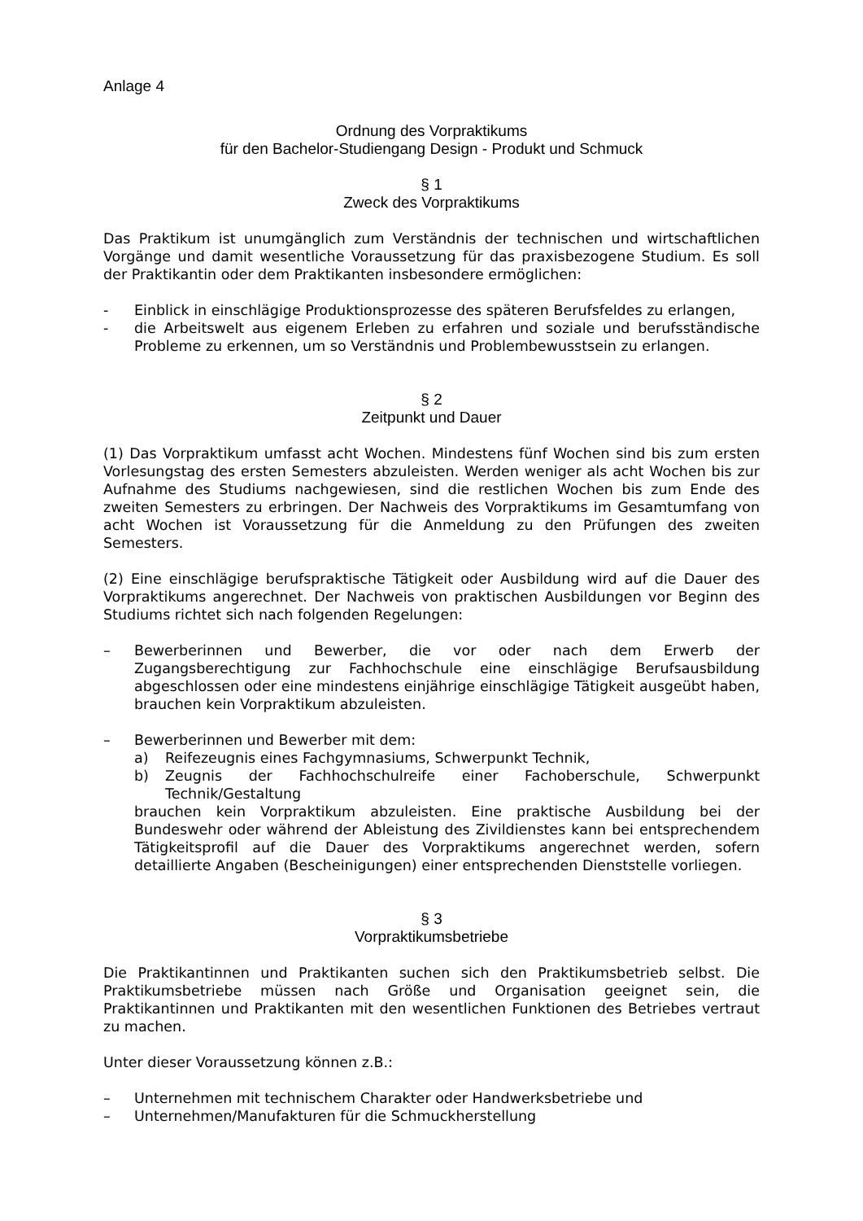Anlage 4
Ordnung des Vorpraktikums
für den Bachelor-Studiengang Design - Produkt und Schmuck
§ 1
Zweck des Vorpraktikums
Das Praktikum ist unumgänglich zum Verständnis der technischen und wirtschaftlichen Vorgänge und damit wesentliche Voraussetzung für das praxisbezogene Studium. Es soll der Praktikantin oder dem Praktikanten insbesondere ermöglichen:
- Einblick in einschlägige Produktionsprozesse des späteren Berufsfeldes zu erlangen,
- die Arbeitswelt aus eigenem Erleben zu erfahren und soziale und berufsständische Probleme zu erkennen, um so Verständnis und Problembewusstsein zu erlangen.
§ 2
Zeitpunkt und Dauer
(1) Das Vorpraktikum umfasst acht Wochen. Mindestens fünf Wochen sind bis zum ersten Vorlesungstag des ersten Semesters abzuleisten. Werden weniger als acht Wochen bis zur Aufnahme des Studiums nachgewiesen, sind die restlichen Wochen bis zum Ende des zweiten Semesters zu erbringen. Der Nachweis des Vorpraktikums im Gesamtumfang von acht Wochen ist Voraussetzung für die Anmeldung zu den Prüfungen des zweiten Semesters.
(2) Eine einschlägige berufspraktische Tätigkeit oder Ausbildung wird auf die Dauer des Vorpraktikums angerechnet. Der Nachweis von praktischen Ausbildungen vor Beginn des Studiums richtet sich nach folgenden Regelungen:
– Bewerberinnen und Bewerber, die vor oder nach dem Erwerb der Zugangsberechtigung zur Fachhochschule eine einschlägige Berufsausbildung abgeschlossen oder eine mindestens einjährige einschlägige Tätigkeit ausgeübt haben, brauchen kein Vorpraktikum abzuleisten.
– Bewerberinnen und Bewerber mit dem:
a) Reifezeugnis eines Fachgymnasiums, Schwerpunkt Technik,
b) Zeugnis der Fachhochschulreife einer Fachoberschule, Schwerpunkt Technik/Gestaltung
brauchen kein Vorpraktikum abzuleisten. Eine praktische Ausbildung bei der Bundeswehr oder während der Ableistung des Zivildienstes kann bei entsprechendem Tätigkeitsprofil auf die Dauer des Vorpraktikums angerechnet werden, sofern detaillierte Angaben (Bescheinigungen) einer entsprechenden Dienststelle vorliegen.
§ 3
Vorpraktikumsbetriebe
Die Praktikantinnen und Praktikanten suchen sich den Praktikumsbetrieb selbst. Die Praktikumsbetriebe müssen nach Größe und Organisation geeignet sein, die Praktikantinnen und Praktikanten mit den wesentlichen Funktionen des Betriebes vertraut zu machen.
Unter dieser Voraussetzung können z.B.:
– Unternehmen mit technischem Charakter oder Handwerksbetriebe und
– Unternehmen/Manufakturen für die Schmuckherstellung